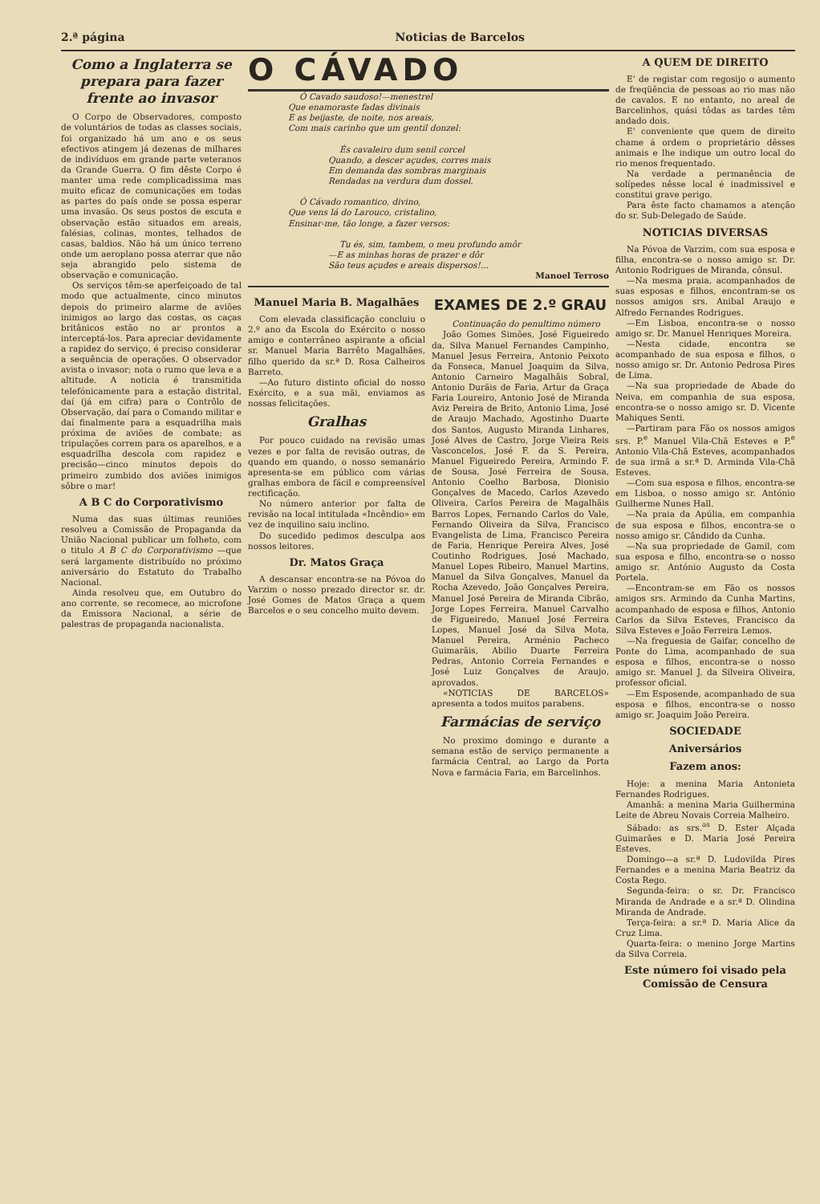2.ª página Noticias de Barcelos
Como a Inglaterra se prepara para fazer frente ao invasor
O Corpo de Observadores, composto de voluntários de todas as classes sociais, foi organizado há um ano e os seus efectivos atingem já dezenas de milhares de indivíduos em grande parte veteranos da Grande Guerra. O fim dêste Corpo é manter uma rede complicadissima mas muito eficaz de comunicações em todas as partes do país onde se possa esperar uma invasão. Os seus postos de escuta e observação estão situados em areais, falésias, colinas, montes, telhados de casas, baldios. Não há um único terreno onde um aeroplano possa aterrar que não seja abrangido pelo sistema de observação e comunicação.
Os serviços têm-se aperfeiçoado de tal modo que actualmente, cinco minutos depois do primeiro alarme de aviões inimigos ao largo das costas, os caças britânicos estão no ar prontos a interceptá-los. Para apreciar devidamente a rapidez do serviço, é preciso considerar a sequência de operações. O observador avista o invasor; nota o rumo que leva e a altitude. A noticia é transmitida telefónicamente para a estação distrital, daí (já em cifra) para o Contrôlo de Observação, daí para o Comando militar e daí finalmente para a esquadrilha mais próxima de aviões de combate; as tripulações correm para os aparelhos, e a esquadrilha descola com rapidez e precisão—cinco minutos depois do primeiro zumbido dos aviões inimigos sôbre o mar!
A B C do Corporativismo
Numa das suas últimas reuniões resolveu a Comissão de Propaganda da União Nacional publicar um folheto, com o titulo A B C do Corporativismo —que será largamente distribuído no próximo aniversário do Estatuto do Trabalho Nacional.
Ainda resolveu que, em Outubro do ano corrente, se recomece, ao microfone da Emissora Nacional, a série de palestras de propaganda nacionalista.
O CÁVADO
Ó Cavado saudoso!—menestrel
Que enamoraste fadas divinais
E as beijaste, de noite, nos areais,
Com mais carinho que um gentil donzel:
És cavaleiro dum senil corcel
Quando, a descer açudes, corres mais
Em demanda das sombras marginais
Rendadas na verdura dum dossel.
Ó Cávado romantico, divino,
Que vens lá do Larouco, cristalino,
Ensinar-me, tão longe, a fazer versos:
Tu és, sim, tambem, o meu profundo amôr
—E as minhas horas de prazer e dôr
São teus açudes e areais dispersos!...
Manoel Terroso
Manuel Maria B. Magalhães
Com elevada classificação concluiu o 2.º ano da Escola do Exército o nosso amigo e conterrâneo aspirante a oficial sr. Manuel Maria Barrêto Magalhães, filho querido da sr.ª D. Rosa Calheiros Barreto.
—Ao futuro distinto oficial do nosso Exército, e a sua mãi, enviamos as nossas felicitações.
Gralhas
Por pouco cuidado na revisão umas vezes e por falta de revisão outras, de quando em quando, o nosso semanário apresenta-se em público com várias gralhas embora de fácil e compreensível rectificação.
No número anterior por falta de revisão na local intitulada «Incêndio» em vez de inquilino saiu inclino.
Do sucedido pedimos desculpa aos nossos leitores.
Dr. Matos Graça
A descansar encontra-se na Póvoa do Varzim o nosso prezado director sr. dr. José Gomes de Matos Graça a quem Barcelos e o seu concelho muito devem.
EXAMES DE 2.º GRAU
Continuação do penultimo número
João Gomes Simões, José Figueiredo da, Silva Manuel Fernandes Campinho, Manuel Jesus Ferreira, Antonio Peixoto da Fonseca, Manuel Joaquim da Silva, Antonio Carneiro Magalhãis Sobral, Antonio Durãis de Faria, Artur da Graça Faria Loureiro, Antonio José de Miranda Aviz Pereira de Brito, Antonio Lima, José de Araujo Machado, Agostinho Duarte dos Santos, Augusto Miranda Linhares, José Alves de Castro, Jorge Vieira Reis Vasconcelos, José F. da S. Pereira, Manuel Figueiredo Pereira, Armindo F. de Sousa, José Ferreira de Sousa, Antonio Coelho Barbosa, Dionisio Gonçalves de Macedo, Carlos Azevedo Oliveira, Carlos Pereira de Magalhãis Barros Lopes, Fernando Carlos do Vale, Fernando Oliveira da Silva, Francisco Evangelista de Lima, Francisco Pereira de Faria, Henrique Pereira Alves, José Coutinho Rodrigues, José Machado, Manuel Lopes Ribeiro, Manuel Martins, Manuel da Silva Gonçalves, Manuel da Rocha Azevedo, João Gonçalves Pereira, Manuel José Pereira de Miranda Cibrão, Jorge Lopes Ferreira, Manuel Carvalho de Figueiredo, Manuel José Ferreira Lopes, Manuel José da Silva Mota, Manuel Pereira, Arménio Pacheco Guimarãis, Abilio Duarte Ferreira Pedras, Antonio Correia Fernandes e José Luiz Gonçalves de Araujo, aprovados.
«NOTICIAS DE BARCELOS» apresenta a todos muitos parabens.
Farmácias de serviço
No proximo domingo e durante a semana estão de serviço permanente a farmácia Central, ao Largo da Porta Nova e farmácia Faria, em Barcelinhos.
A QUEM DE DIREITO
E' de registar com regosijo o aumento de freqüência de pessoas ao rio mas não de cavalos. E no entanto, no areal de Barcelinhos, quási tôdas as tardes têm andado dois.
E' conveniente que quem de direito chame á ordem o proprietário dêsses animais e lhe indique um outro local do rio menos frequentado.
Na verdade a permanência de solípedes nêsse local é inadmissivel e constitui grave perigo.
Para êste facto chamamos a atenção do sr. Sub-Delegado de Saúde.
NOTICIAS DIVERSAS
Na Póvoa de Varzim, com sua esposa e filha, encontra-se o nosso amigo sr. Dr. Antonio Rodrigues de Miranda, cônsul.
—Na mesma praia, acompanhados de suas esposas e filhos, encontram-se os nossos amigos srs. Anibal Araujo e Alfredo Fernandes Rodrigues.
—Em Lisboa, encontra-se o nosso amigo sr. Dr. Manuel Henriques Moreira.
—Nesta cidade, encontra se acompanhado de sua esposa e filhos, o nosso amigo sr. Dr. Antonio Pedrosa Pires de Lima.
—Na sua propriedade de Abade do Neiva, em companhia de sua esposa, encontra-se o nosso amigo sr. D. Vicente Mahiques Senti.
—Partiram para Fão os nossos amigos srs. P.<sup>e</sup> Manuel Vila-Chã Esteves e P.<sup>e</sup> Antonio Vila-Chã Esteves, acompanhados de sua irmã a sr.ª D. Arminda Vila-Chã Esteves.
—Com sua esposa e filhos, encontra-se em Lisboa, o nosso amigo sr. António Guilherme Nunes Hall.
—Na praia da Apúlia, em companhia de sua esposa e filhos, encontra-se o nosso amigo sr. Cândido da Cunha.
—Na sua propriedade de Gamil, com sua esposa e filho, encontra-se o nosso amigo sr. António Augusto da Costa Portela.
—Encontram-se em Fão os nossos amigos srs. Armindo da Cunha Martins, acompanhado de esposa e filhos, Antonio Carlos da Silva Esteves, Francisco da Silva Esteves e João Ferreira Lemos.
—Na freguesia de Gaifar, concelho de Ponte do Lima, acompanhado de sua esposa e filhos, encontra-se o nosso amigo sr. Manuel J. da Silveira Oliveira, professor oficial.
—Em Esposende, acompanhado de sua esposa e filhos, encontra-se o nosso amigo sr. Joaquim João Pereira.
SOCIEDADE
Aniversários
Fazem anos:
Hoje: a menina Maria Antonieta Fernandes Rodrigues.
Amanhã: a menina Maria Guilhermina Leite de Abreu Novais Correia Malheiro.
Sábado: as srs.<sup>as</sup> D. Ester Alçada Guimarães e D. Maria José Pereira Esteves.
Domingo—a sr.ª D. Ludovilda Pires Fernandes e a menina Maria Beatriz da Costa Rego.
Segunda-feira: o sr. Dr. Francisco Miranda de Andrade e a sr.ª D. Olindina Miranda de Andrade.
Terça-feira: a sr.ª D. Maria Alice da Cruz Lima.
Quarta-feira: o menino Jorge Martins da Silva Correia.
Este número foi visado pela Comissão de Censura